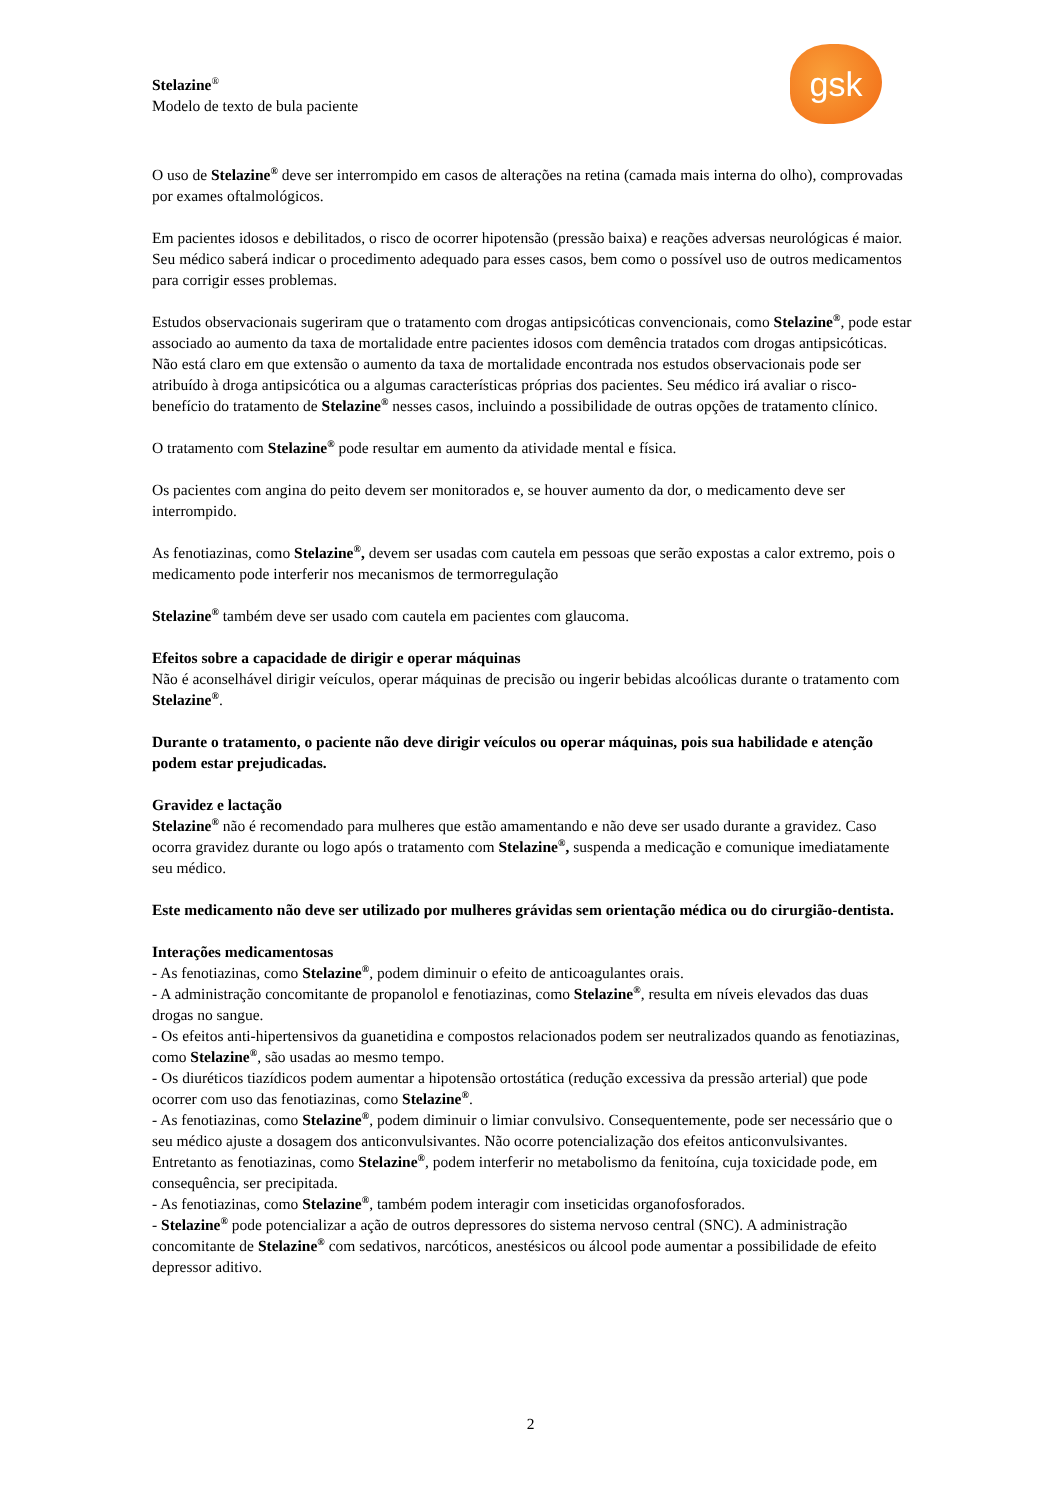Stelazine<sup>®</sup>
Modelo de texto de bula paciente
gsk
O uso de Stelazine<sup>®</sup> deve ser interrompido em casos de alterações na retina (camada mais interna do olho), comprovadas por exames oftalmológicos.
Em pacientes idosos e debilitados, o risco de ocorrer hipotensão (pressão baixa) e reações adversas neurológicas é maior. Seu médico saberá indicar o procedimento adequado para esses casos, bem como o possível uso de outros medicamentos para corrigir esses problemas.
Estudos observacionais sugeriram que o tratamento com drogas antipsicóticas convencionais, como Stelazine<sup>®</sup>, pode estar associado ao aumento da taxa de mortalidade entre pacientes idosos com demência tratados com drogas antipsicóticas. Não está claro em que extensão o aumento da taxa de mortalidade encontrada nos estudos observacionais pode ser atribuído à droga antipsicótica ou a algumas características próprias dos pacientes. Seu médico irá avaliar o risco-benefício do tratamento de Stelazine<sup>®</sup> nesses casos, incluindo a possibilidade de outras opções de tratamento clínico.
O tratamento com Stelazine<sup>®</sup> pode resultar em aumento da atividade mental e física.
Os pacientes com angina do peito devem ser monitorados e, se houver aumento da dor, o medicamento deve ser interrompido.
As fenotiazinas, como Stelazine<sup>®</sup>, devem ser usadas com cautela em pessoas que serão expostas a calor extremo, pois o medicamento pode interferir nos mecanismos de termorregulação
Stelazine<sup>®</sup> também deve ser usado com cautela em pacientes com glaucoma.
Efeitos sobre a capacidade de dirigir e operar máquinas
Não é aconselhável dirigir veículos, operar máquinas de precisão ou ingerir bebidas alcoólicas durante o tratamento com Stelazine<sup>®</sup>.
Durante o tratamento, o paciente não deve dirigir veículos ou operar máquinas, pois sua habilidade e atenção podem estar prejudicadas.
Gravidez e lactação
Stelazine<sup>®</sup> não é recomendado para mulheres que estão amamentando e não deve ser usado durante a gravidez. Caso ocorra gravidez durante ou logo após o tratamento com Stelazine<sup>®</sup>, suspenda a medicação e comunique imediatamente seu médico.
Este medicamento não deve ser utilizado por mulheres grávidas sem orientação médica ou do cirurgião-dentista.
Interações medicamentosas
- As fenotiazinas, como Stelazine<sup>®</sup>, podem diminuir o efeito de anticoagulantes orais.
- A administração concomitante de propanolol e fenotiazinas, como Stelazine<sup>®</sup>, resulta em níveis elevados das duas drogas no sangue.
- Os efeitos anti-hipertensivos da guanetidina e compostos relacionados podem ser neutralizados quando as fenotiazinas, como Stelazine<sup>®</sup>, são usadas ao mesmo tempo.
- Os diuréticos tiazídicos podem aumentar a hipotensão ortostática (redução excessiva da pressão arterial) que pode ocorrer com uso das fenotiazinas, como Stelazine<sup>®</sup>.
- As fenotiazinas, como Stelazine<sup>®</sup>, podem diminuir o limiar convulsivo. Consequentemente, pode ser necessário que o seu médico ajuste a dosagem dos anticonvulsivantes. Não ocorre potencialização dos efeitos anticonvulsivantes. Entretanto as fenotiazinas, como Stelazine<sup>®</sup>, podem interferir no metabolismo da fenitoína, cuja toxicidade pode, em consequência, ser precipitada.
- As fenotiazinas, como Stelazine<sup>®</sup>, também podem interagir com inseticidas organofosforados.
- Stelazine<sup>®</sup> pode potencializar a ação de outros depressores do sistema nervoso central (SNC). A administração concomitante de Stelazine<sup>®</sup> com sedativos, narcóticos, anestésicos ou álcool pode aumentar a possibilidade de efeito depressor aditivo.
2